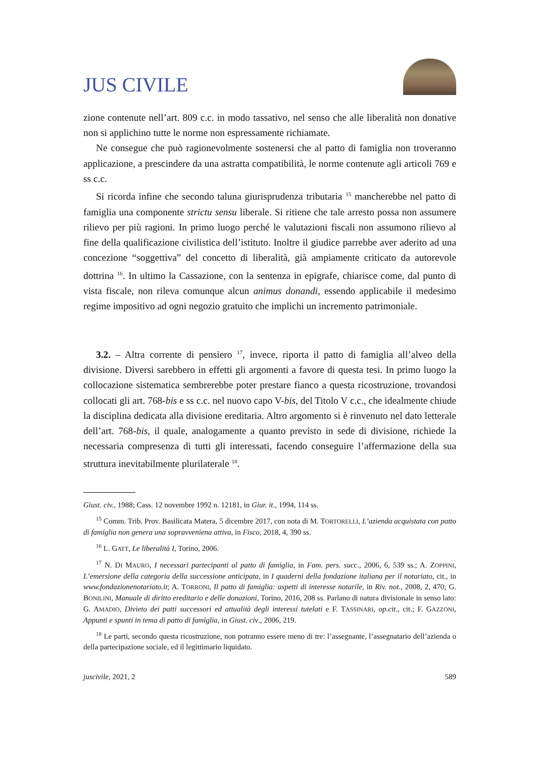JUS CIVILE
zione contenute nell’art. 809 c.c. in modo tassativo, nel senso che alle liberalità non donative non si applichino tutte le norme non espressamente richiamate.
Ne consegue che può ragionevolmente sostenersi che al patto di famiglia non troveranno applicazione, a prescindere da una astratta compatibilità, le norme contenute agli articoli 769 e ss c.c.
Si ricorda infine che secondo taluna giurisprudenza tributaria <sup>15</sup> mancherebbe nel patto di famiglia una componente strictu sensu liberale. Si ritiene che tale arresto possa non assumere rilievo per più ragioni. In primo luogo perché le valutazioni fiscali non assumono rilievo al fine della qualificazione civilistica dell’istituto. Inoltre il giudice parrebbe aver aderito ad una concezione “soggettiva” del concetto di liberalità, già ampiamente criticato da autorevole dottrina <sup>16</sup>. In ultimo la Cassazione, con la sentenza in epigrafe, chiarisce come, dal punto di vista fiscale, non rileva comunque alcun animus donandi, essendo applicabile il medesimo regime impositivo ad ogni negozio gratuito che implichi un incremento patrimoniale.
3.2. – Altra corrente di pensiero <sup>17</sup>, invece, riporta il patto di famiglia all’alveo della divisione. Diversi sarebbero in effetti gli argomenti a favore di questa tesi. In primo luogo la collocazione sistematica sembrerebbe poter prestare fianco a questa ricostruzione, trovandosi collocati gli art. 768-bis e ss c.c. nel nuovo capo V-bis, del Titolo V c.c., che idealmente chiude la disciplina dedicata alla divisione ereditaria. Altro argomento si è rinvenuto nel dato letterale dell’art. 768-bis, il quale, analogamente a quanto previsto in sede di divisione, richiede la necessaria compresenza di tutti gli interessati, facendo conseguire l’affermazione della sua struttura inevitabilmente plurilaterale <sup>18</sup>.
Giust. civ., 1988; Cass. 12 novembre 1992 n. 12181, in Giur. it., 1994, 114 ss.
<sup>15</sup> Comm. Trib. Prov. Basilicata Matera, 5 dicembre 2017, con nota di M. TORTORELLI, L’azienda acquistata con patto di famiglia non genera una sopravveniena attiva, in Fisco, 2018, 4, 390 ss.
<sup>16</sup> L. GATT, Le liberalità I, Torino, 2006.
<sup>17</sup> N. DI MAURO, I necessari partecipanti al patto di famiglia, in Fam. pers. succ., 2006, 6, 539 ss.; A. ZOPPINI, L’emersione della categoria della successione anticipata, in I quaderni della fondazione italiana per il notariato, cit., in www.fondazionenotariato.it; A. TORRONI, Il patto di famiglia: aspetti di interesse notarile, in Riv. not., 2008, 2, 470; G. BONILINI, Manuale di diritto ereditario e delle donazioni, Torino, 2016, 208 ss. Parlano di natura divisionale in senso lato: G. AMADIO, Divieto dei patti successori ed attualità degli interessi tutelati e F. TASSINARI, op.cit., cit.; F. GAZZONI, Appunti e spunti in tema di patto di famiglia, in Giust. civ., 2006, 219.
<sup>18</sup> Le parti, secondo questa ricostruzione, non potranno essere meno di tre: l’assegnante, l’assegnatario dell’azienda o della partecipazione sociale, ed il legittimario liquidato.
juscivile, 2021, 2 589